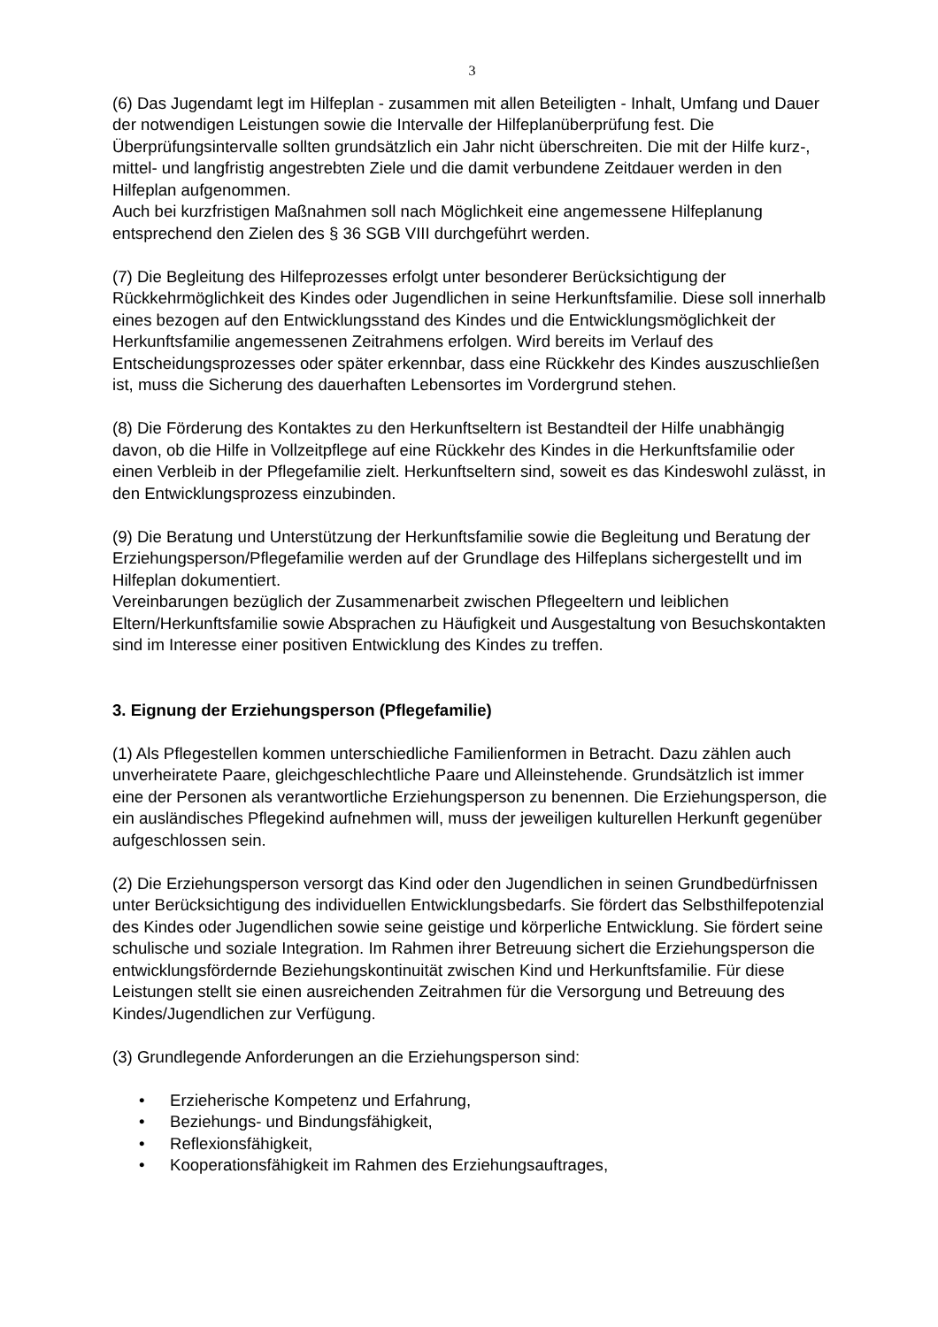3
(6) Das Jugendamt legt im Hilfeplan - zusammen mit allen Beteiligten - Inhalt, Umfang und Dauer der notwendigen Leistungen sowie die Intervalle der Hilfeplanüberprüfung fest. Die Überprüfungsintervalle sollten grundsätzlich ein Jahr nicht überschreiten. Die mit der Hilfe kurz-, mittel- und langfristig angestrebten Ziele und die damit verbundene Zeitdauer werden in den Hilfeplan aufgenommen.
Auch bei kurzfristigen Maßnahmen soll nach Möglichkeit eine angemessene Hilfeplanung entsprechend den Zielen des § 36 SGB VIII durchgeführt werden.
(7) Die Begleitung des Hilfeprozesses erfolgt unter besonderer Berücksichtigung der Rückkehrmöglichkeit des Kindes oder Jugendlichen in seine Herkunftsfamilie. Diese soll innerhalb eines bezogen auf den Entwicklungsstand des Kindes und die Entwicklungsmöglichkeit der Herkunftsfamilie angemessenen Zeitrahmens erfolgen. Wird bereits im Verlauf des Entscheidungsprozesses oder später erkennbar, dass eine Rückkehr des Kindes auszuschließen ist, muss die Sicherung des dauerhaften Lebensortes im Vordergrund stehen.
(8) Die Förderung des Kontaktes zu den Herkunftseltern ist Bestandteil der Hilfe unabhängig davon, ob die Hilfe in Vollzeitpflege auf eine Rückkehr des Kindes in die Herkunftsfamilie oder einen Verbleib in der Pflegefamilie zielt. Herkunftseltern sind, soweit es das Kindeswohl zulässt, in den Entwicklungsprozess einzubinden.
(9) Die Beratung und Unterstützung der Herkunftsfamilie sowie die Begleitung und Beratung der Erziehungsperson/Pflegefamilie werden auf der Grundlage des Hilfeplans sichergestellt und im Hilfeplan dokumentiert.
Vereinbarungen bezüglich der Zusammenarbeit zwischen Pflegeeltern und leiblichen Eltern/Herkunftsfamilie sowie Absprachen zu Häufigkeit und Ausgestaltung von Besuchskontakten sind im Interesse einer positiven Entwicklung des Kindes zu treffen.
3. Eignung der Erziehungsperson (Pflegefamilie)
(1) Als Pflegestellen kommen unterschiedliche Familienformen in Betracht. Dazu zählen auch unverheiratete Paare, gleichgeschlechtliche Paare und Alleinstehende. Grundsätzlich ist immer eine der Personen als verantwortliche Erziehungsperson zu benennen. Die Erziehungsperson, die ein ausländisches Pflegekind aufnehmen will, muss der jeweiligen kulturellen Herkunft gegenüber aufgeschlossen sein.
(2) Die Erziehungsperson versorgt das Kind oder den Jugendlichen in seinen Grundbedürfnissen unter Berücksichtigung des individuellen Entwicklungsbedarfs. Sie fördert das Selbsthilfepotenzial des Kindes oder Jugendlichen sowie seine geistige und körperliche Entwicklung. Sie fördert seine schulische und soziale Integration. Im Rahmen ihrer Betreuung sichert die Erziehungsperson die entwicklungsfördernde Beziehungskontinuität zwischen Kind und Herkunftsfamilie. Für diese Leistungen stellt sie einen ausreichenden Zeitrahmen für die Versorgung und Betreuung des Kindes/Jugendlichen zur Verfügung.
(3) Grundlegende Anforderungen an die Erziehungsperson sind:
• Erzieherische Kompetenz und Erfahrung,
• Beziehungs- und Bindungsfähigkeit,
• Reflexionsfähigkeit,
• Kooperationsfähigkeit im Rahmen des Erziehungsauftrages,